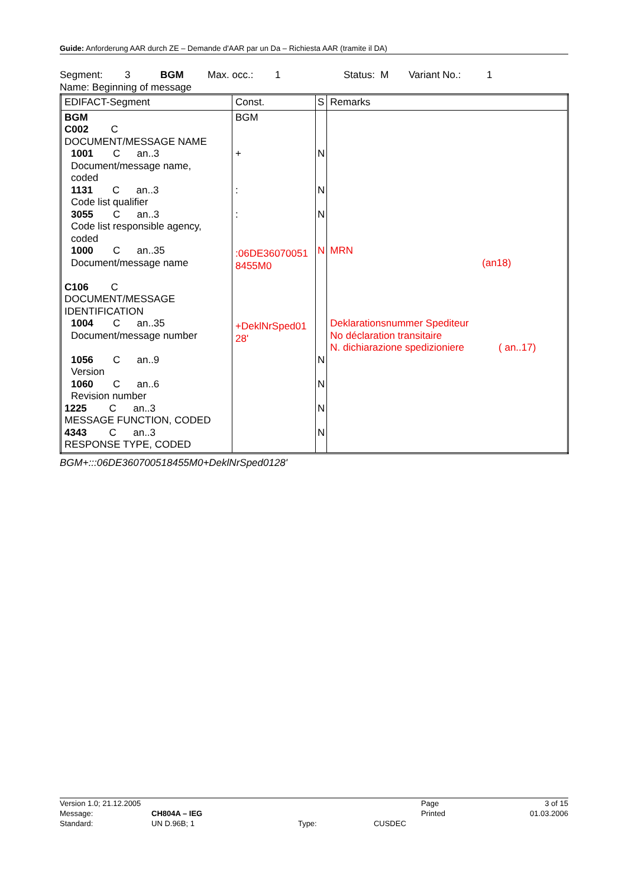Guide: Anforderung AAR durch ZE – Demande d'AAR par un Da – Richiesta AAR (tramite il DA)
Segment: 3 BGM Max. occ.: 1 Status: M Variant No.: 1
Name: Beginning of message
| EDIFACT-Segment | Const. | S | Remarks |
| --- | --- | --- | --- |
| BGM C002 C DOCUMENT/MESSAGE NAME 1001 C an..3 Document/message name, coded 1131 C an..3 Code list qualifier 3055 C an..3 Code list responsible agency, coded 1000 C an..35 Document/message name C106 C DOCUMENT/MESSAGE IDENTIFICATION 1004 C an..35 Document/message number 1056 C an..9 Version 1060 C an..6 Revision number 1225 C an..3 MESSAGE FUNCTION, CODED 4343 C an..3 RESPONSE TYPE, CODED | BGM + : : :06DE36070051 8455M0 +DeklNrSped01 28' | N N N N N N N N | MRN (an18) Deklarationsnummer Spediteur No déclaration transitaire N. dichiarazione spedizioniere ( an..17) |
BGM+:::06DE360700518455M0+DeklNrSped0128'
| Version 1.0; 21.12.2005 | | | | Page | 3 of 15 |
| Message: | CH804A – IEG | | | Printed | 01.03.2006 |
| Standard: | UN D.96B; 1 | Type: | CUSDEC | | |